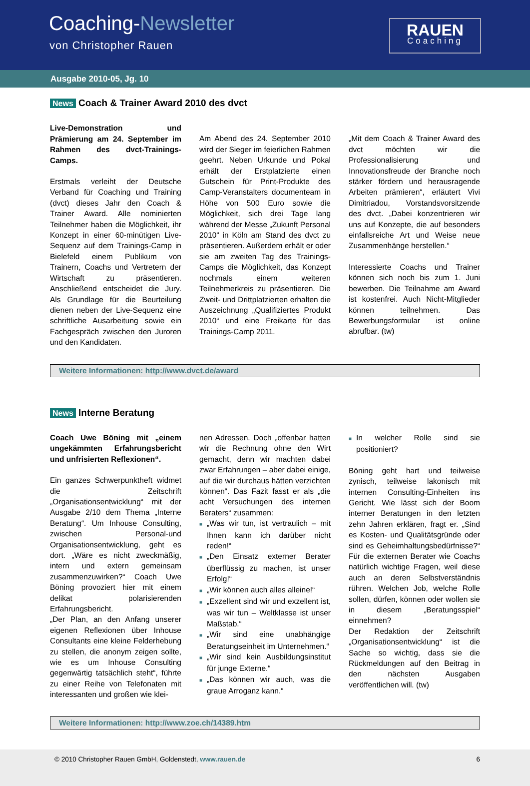Coaching-Newsletter
von Christopher Rauen
RAUEN
Coaching
Ausgabe 2010-05, Jg. 10
News Coach & Trainer Award 2010 des dvct
Live-Demonstration und Prämierung am 24. September im Rahmen des dvct-Trainings-Camps.
Erstmals verleiht der Deutsche Verband für Coaching und Training (dvct) dieses Jahr den Coach & Trainer Award. Alle nominierten Teilnehmer haben die Möglichkeit, ihr Konzept in einer 60-minütigen Live-Sequenz auf dem Trainings-Camp in Bielefeld einem Publikum von Trainern, Coachs und Vertretern der Wirtschaft zu präsentieren. Anschließend entscheidet die Jury. Als Grundlage für die Beurteilung dienen neben der Live-Sequenz eine schriftliche Ausarbeitung sowie ein Fachgespräch zwischen den Juroren und den Kandidaten.
Am Abend des 24. September 2010 wird der Sieger im feierlichen Rahmen geehrt. Neben Urkunde und Pokal erhält der Erstplatzierte einen Gutschein für Print-Produkte des Camp-Veranstalters documenteam in Höhe von 500 Euro sowie die Möglichkeit, sich drei Tage lang während der Messe „Zukunft Personal 2010“ in Köln am Stand des dvct zu präsentieren. Außerdem erhält er oder sie am zweiten Tag des Trainings-Camps die Möglichkeit, das Konzept nochmals einem weiteren Teilnehmerkreis zu präsentieren. Die Zweit- und Drittplatzierten erhalten die Auszeichnung „Qualifiziertes Produkt 2010“ und eine Freikarte für das Trainings-Camp 2011.
„Mit dem Coach & Trainer Award des dvct möchten wir die Professionalisierung und Innovationsfreude der Branche noch stärker fördern und herausragende Arbeiten prämieren“, erläutert Vivi Dimitriadou, Vorstandsvorsitzende des dvct. „Dabei konzentrieren wir uns auf Konzepte, die auf besonders einfallsreiche Art und Weise neue Zusammenhänge herstellen.“
Interessierte Coachs und Trainer können sich noch bis zum 1. Juni bewerben. Die Teilnahme am Award ist kostenfrei. Auch Nicht-Mitglieder können teilnehmen. Das Bewerbungsformular ist online abrufbar. (tw)
Weitere Informationen: http://www.dvct.de/award
News Interne Beratung
Coach Uwe Böning mit „einem ungekämmten Erfahrungsbericht und unfrisierten Reflexionen“.
Ein ganzes Schwerpunktheft widmet die Zeitschrift „Organisationsentwicklung“ mit der Ausgabe 2/10 dem Thema „Interne Beratung“. Um Inhouse Consulting, zwischen Personal-und Organisationsentwicklung, geht es dort. „Wäre es nicht zweckmäßig, intern und extern gemeinsam zusammenzuwirken?“ Coach Uwe Böning provoziert hier mit einem delikat polarisierenden Erfahrungsbericht.
„Der Plan, an den Anfang unserer eigenen Reflexionen über Inhouse Consultants eine kleine Felderhebung zu stellen, die anonym zeigen sollte, wie es um Inhouse Consulting gegenwärtig tatsächlich steht“, führte zu einer Reihe von Telefonaten mit interessanten und großen wie klei-
nen Adressen. Doch „offenbar hatten wir die Rechnung ohne den Wirt gemacht, denn wir machten dabei zwar Erfahrungen – aber dabei einige, auf die wir durchaus hätten verzichten können“. Das Fazit fasst er als „die acht Versuchungen des internen Beraters“ zusammen:
■ „Was wir tun, ist vertraulich – mit Ihnen kann ich darüber nicht reden!“
■ „Den Einsatz externer Berater überflüssig zu machen, ist unser Erfolg!“
■ „Wir können auch alles alleine!“
■ „Exzellent sind wir und exzellent ist, was wir tun – Weltklasse ist unser Maßstab.“
■ „Wir sind eine unabhängige Beratungseinheit im Unternehmen.“
■ „Wir sind kein Ausbildungsinstitut für junge Externe.“
■ „Das können wir auch, was die graue Arroganz kann.“
■ In welcher Rolle sind sie positioniert?
Böning geht hart und teilweise zynisch, teilweise lakonisch mit internen Consulting-Einheiten ins Gericht. Wie lässt sich der Boom interner Beratungen in den letzten zehn Jahren erklären, fragt er. „Sind es Kosten- und Qualitätsgründe oder sind es Geheimhaltungsbedürfnisse?“ Für die externen Berater wie Coachs natürlich wichtige Fragen, weil diese auch an deren Selbstverständnis rühren. Welchen Job, welche Rolle sollen, dürfen, können oder wollen sie in diesem „Beratungsspiel“ einnehmen?
Der Redaktion der Zeitschrift „Organisationsentwicklung“ ist die Sache so wichtig, dass sie die Rückmeldungen auf den Beitrag in den nächsten Ausgaben veröffentlichen will. (tw)
Weitere Informationen: http://www.zoe.ch/14389.htm
© 2010 Christopher Rauen GmbH, Goldenstedt, www.rauen.de 6